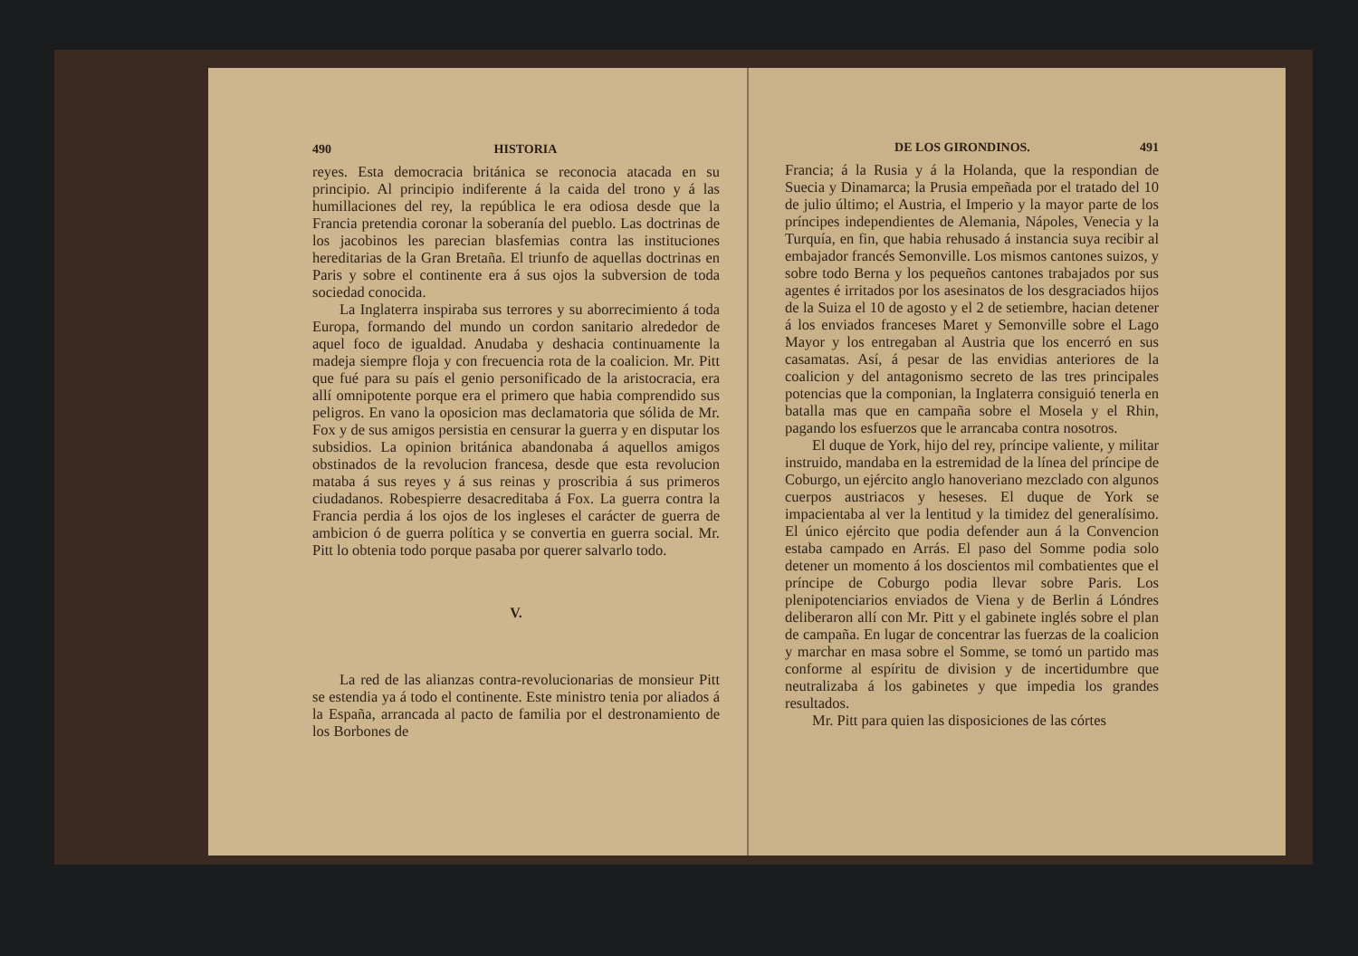490 HISTORIA
reyes. Esta democracia británica se reconocia atacada en su principio. Al principio indiferente á la caida del trono y á las humillaciones del rey, la república le era odiosa desde que la Francia pretendia coronar la soberanía del pueblo. Las doctrinas de los jacobinos les parecian blasfemias contra las instituciones hereditarias de la Gran Bretaña. El triunfo de aquellas doctrinas en Paris y sobre el continente era á sus ojos la subversion de toda sociedad conocida.
La Inglaterra inspiraba sus terrores y su aborrecimiento á toda Europa, formando del mundo un cordon sanitario alrededor de aquel foco de igualdad. Anudaba y deshacia continuamente la madeja siempre floja y con frecuencia rota de la coalicion. Mr. Pitt que fué para su país el genio personificado de la aristocracia, era allí omnipotente porque era el primero que habia comprendido sus peligros. En vano la oposicion mas declamatoria que sólida de Mr. Fox y de sus amigos persistia en censurar la guerra y en disputar los subsidios. La opinion británica abandonaba á aquellos amigos obstinados de la revolucion francesa, desde que esta revolucion mataba á sus reyes y á sus reinas y proscribia á sus primeros ciudadanos. Robespierre desacreditaba á Fox. La guerra contra la Francia perdia á los ojos de los ingleses el carácter de guerra de ambicion ó de guerra política y se convertia en guerra social. Mr. Pitt lo obtenia todo porque pasaba por querer salvarlo todo.
V.
La red de las alianzas contra-revolucionarias de monsieur Pitt se estendia ya á todo el continente. Este ministro tenia por aliados á la España, arrancada al pacto de familia por el destronamiento de los Borbones de
DE LOS GIRONDINOS. 491
Francia; á la Rusia y á la Holanda, que la respondian de Suecia y Dinamarca; la Prusia empeñada por el tratado del 10 de julio último; el Austria, el Imperio y la mayor parte de los príncipes independientes de Alemania, Nápoles, Venecia y la Turquía, en fin, que habia rehusado á instancia suya recibir al embajador francés Semonville. Los mismos cantones suizos, y sobre todo Berna y los pequeños cantones trabajados por sus agentes é irritados por los asesinatos de los desgraciados hijos de la Suiza el 10 de agosto y el 2 de setiembre, hacian detener á los enviados franceses Maret y Semonville sobre el Lago Mayor y los entregaban al Austria que los encerró en sus casamatas. Así, á pesar de las envidias anteriores de la coalicion y del antagonismo secreto de las tres principales potencias que la componian, la Inglaterra consiguió tenerla en batalla mas que en campaña sobre el Mosela y el Rhin, pagando los esfuerzos que le arrancaba contra nosotros.
El duque de York, hijo del rey, príncipe valiente, y militar instruido, mandaba en la estremidad de la línea del príncipe de Coburgo, un ejército anglo hanoveriano mezclado con algunos cuerpos austriacos y heseses. El duque de York se impacientaba al ver la lentitud y la timidez del generalísimo. El único ejército que podia defender aun á la Convencion estaba campado en Arrás. El paso del Somme podia solo detener un momento á los doscientos mil combatientes que el príncipe de Coburgo podia llevar sobre Paris. Los plenipotenciarios enviados de Viena y de Berlin á Lóndres deliberaron allí con Mr. Pitt y el gabinete inglés sobre el plan de campaña. En lugar de concentrar las fuerzas de la coalicion y marchar en masa sobre el Somme, se tomó un partido mas conforme al espíritu de division y de incertidumbre que neutralizaba á los gabinetes y que impedia los grandes resultados.
Mr. Pitt para quien las disposiciones de las córtes